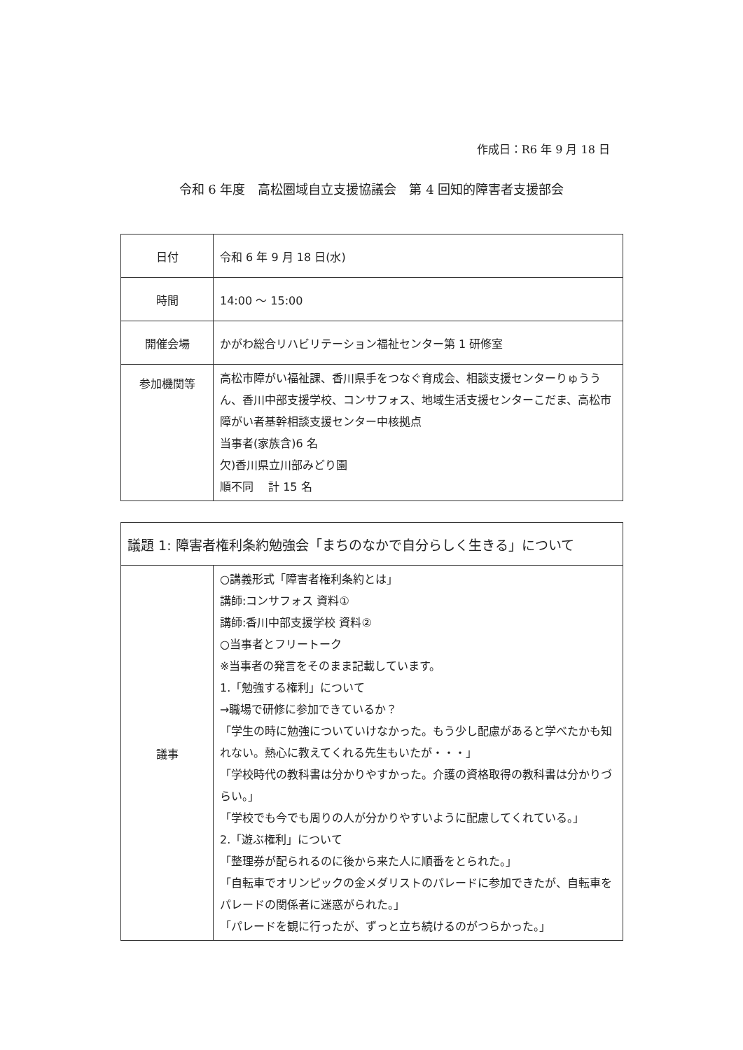作成日：R6 年 9 月 18 日
令和 6 年度　高松圏域自立支援協議会　第 4 回知的障害者支援部会
| 日付 | 令和 6 年 9 月 18 日(水) |
| 時間 | 14:00 ～ 15:00 |
| 開催会場 | かがわ総合リハビリテーション福祉センター第 1 研修室 |
| 参加機関等 | 高松市障がい福祉課、香川県手をつなぐ育成会、相談支援センターりゅううん、香川中部支援学校、コンサフォス、地域生活支援センターこだま、高松市障がい者基幹相談支援センター中核拠点 当事者(家族含)6 名 欠)香川県立川部みどり園 順不同 計 15 名 |
| 議題 1: 障害者権利条約勉強会「まちのなかで自分らしく生きる」について | |
| 議事 | ○講義形式「障害者権利条約とは」 講師:コンサフォス 資料① 講師:香川中部支援学校 資料② ○当事者とフリートーク ※当事者の発言をそのまま記載しています。 1.「勉強する権利」について →職場で研修に参加できているか？ 「学生の時に勉強についていけなかった。もう少し配慮があると学べたかも知れない。熱心に教えてくれる先生もいたが・・・」 「学校時代の教科書は分かりやすかった。介護の資格取得の教科書は分かりづらい。」 「学校でも今でも周りの人が分かりやすいように配慮してくれている。」 2.「遊ぶ権利」について 「整理券が配られるのに後から来た人に順番をとられた。」 「自転車でオリンピックの金メダリストのパレードに参加できたが、自転車をパレードの関係者に迷惑がられた。」 「パレードを観に行ったが、ずっと立ち続けるのがつらかった。」 |